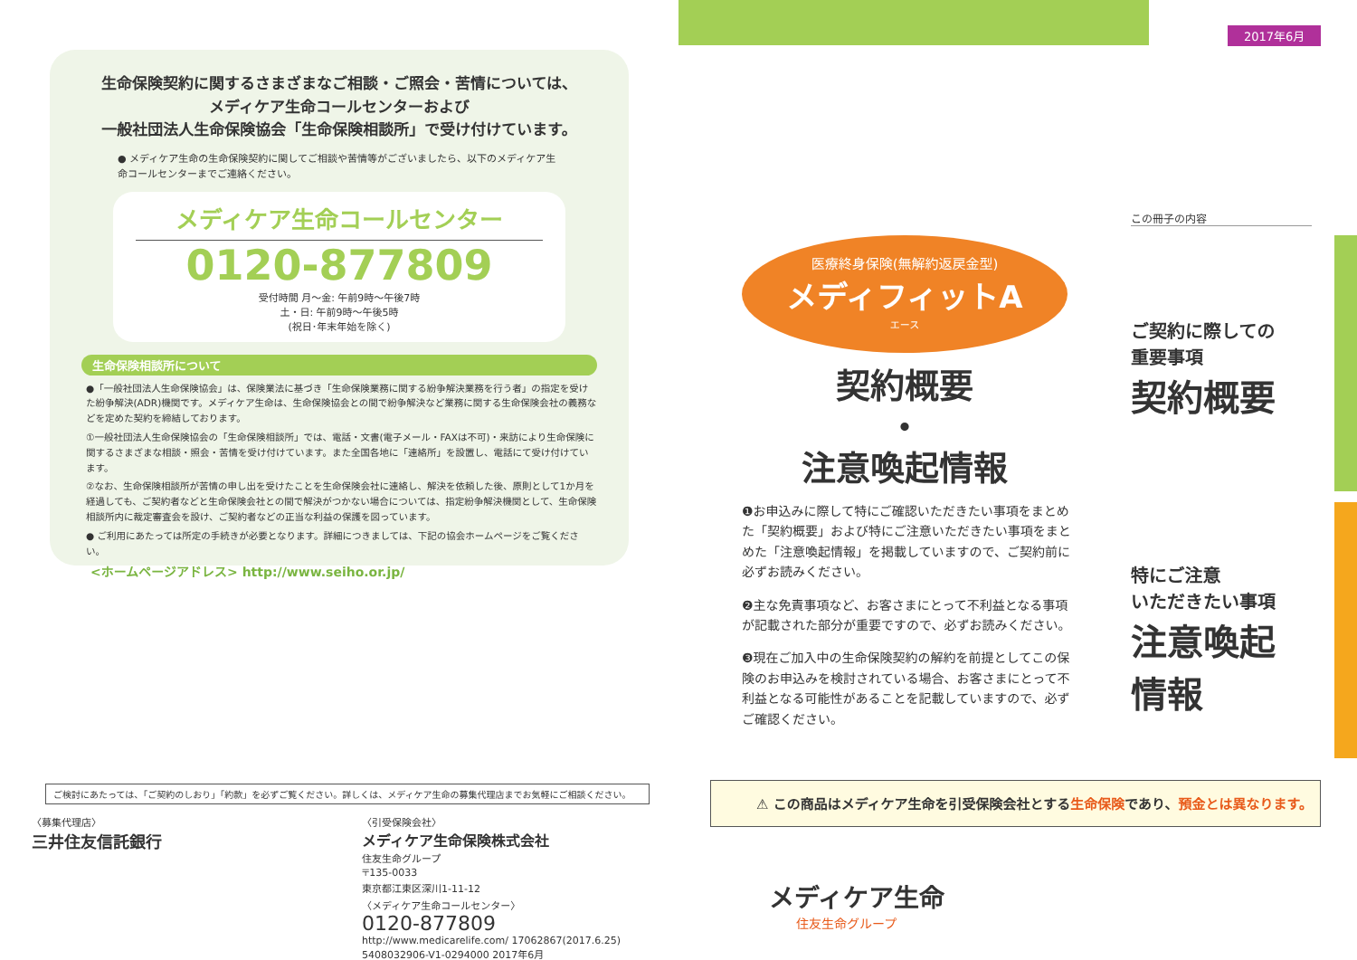生命保険契約に関するさまざまなご相談・ご照会・苦情については、
メディケア生命コールセンターおよび
一般社団法人生命保険協会「生命保険相談所」で受け付けています。
● メディケア生命の生命保険契約に関してご相談や苦情等がございましたら、以下のメディケア生命コールセンターまでご連絡ください。
メディケア生命コールセンター
0120-877809
受付時間 月～金: 午前9時～午後7時
土・日: 午前9時～午後5時
(祝日･年末年始を除く)
生命保険相談所について
●「一般社団法人生命保険協会」は、保険業法に基づき「生命保険業務に関する紛争解決業務を行う者」の指定を受けた紛争解決(ADR)機関です。メディケア生命は、生命保険協会との間で紛争解決など業務に関する生命保険会社の義務などを定めた契約を締結しております。
①一般社団法人生命保険協会の「生命保険相談所」では、電話・文書(電子メール・FAXは不可)・来訪により生命保険に関するさまざまな相談・照会・苦情を受け付けています。また全国各地に「連絡所」を設置し、電話にて受け付けています。
②なお、生命保険相談所が苦情の申し出を受けたことを生命保険会社に連絡し、解決を依頼した後、原則として1か月を経過しても、ご契約者などと生命保険会社との間で解決がつかない場合については、指定紛争解決機関として、生命保険相談所内に裁定審査会を設け、ご契約者などの正当な利益の保護を図っています。
● ご利用にあたっては所定の手続きが必要となります。詳細につきましては、下記の協会ホームページをご覧ください。
<ホームページアドレス> http://www.seiho.or.jp/
ご検討にあたっては、「ご契約のしおり」「約款」を必ずご覧ください。詳しくは、メディケア生命の募集代理店までお気軽にご相談ください。
〈募集代理店〉
三井住友信託銀行
〈引受保険会社〉
メディケア生命保険株式会社
住友生命グループ
〒135-0033
東京都江東区深川1-11-12
〈メディケア生命コールセンター〉
0120-877809
http://www.medicarelife.com/ 17062867(2017.6.25)
5408032906-V1-0294000 2017年6月
2017年6月
医療終身保険(無解約返戻金型)
メディフィットA
エース
契約概要
・
注意喚起情報
❶お申込みに際して特にご確認いただきたい事項をまとめた「契約概要」および特にご注意いただきたい事項をまとめた「注意喚起情報」を掲載していますので、ご契約前に必ずお読みください。
❷主な免責事項など、お客さまにとって不利益となる事項が記載された部分が重要ですので、必ずお読みください。
❸現在ご加入中の生命保険契約の解約を前提としてこの保険のお申込みを検討されている場合、お客さまにとって不利益となる可能性があることを記載していますので、必ずご確認ください。
この冊子の内容
ご契約に際しての
重要事項
契約概要
特にご注意
いただきたい事項
注意喚起
情報
⚠ この商品はメディケア生命を引受保険会社とする生命保険であり、預金とは異なります。
メディケア生命
住友生命グループ